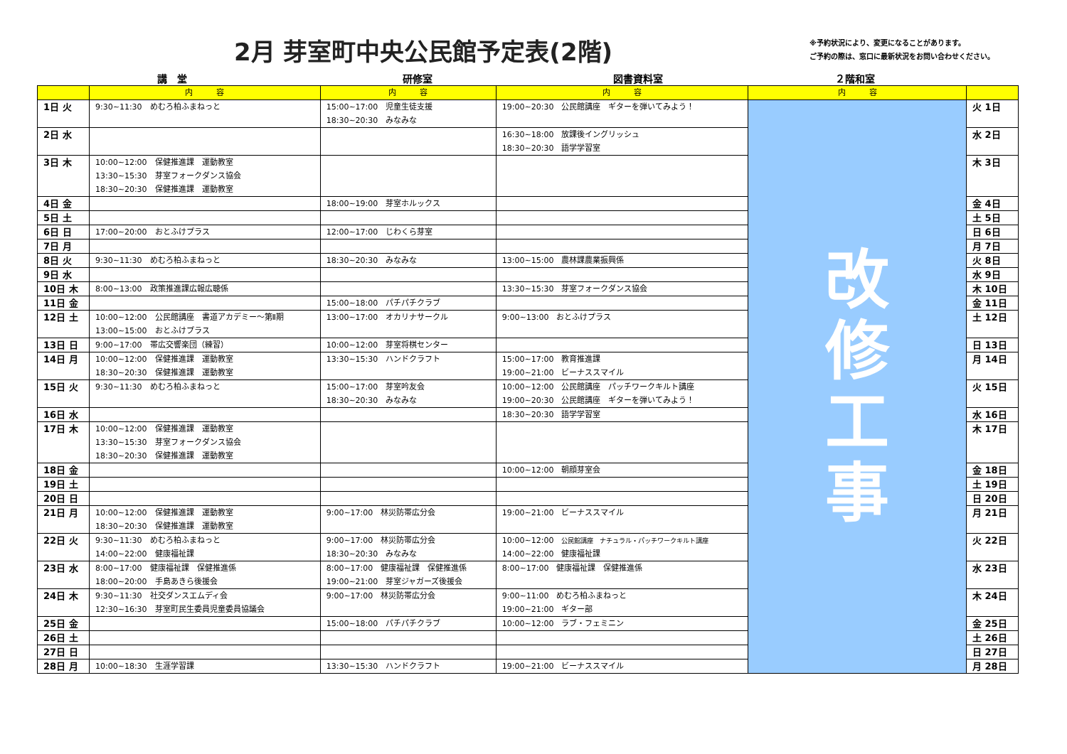2月 芽室町中央公民館予定表(2階)
※予約状況により、変更になることがあります。
ご予約の際は、窓口に最新状況をお問い合わせください。
講　堂 研修室 図書資料室 ２階和室
| | 内 容 | 内 容 | 内 容 | 内 容 | |
| --- | --- | --- | --- | --- | --- |
| 1日 火 | 9:30~11:30 めむろ柏ふまねっと | 15:00~17:00 児童生徒支援 18:30~20:30 みなみな | 19:00~20:30 公民館講座 ギターを弾いてみよう！ | 改 修 工 事 | 火 1日 |
| 2日 水 | | | 16:30~18:00 放課後イングリッシュ 18:30~20:30 語学学習室 | | 水 2日 |
| 3日 木 | 10:00~12:00 保健推進課 運動教室 13:30~15:30 芽室フォークダンス協会 18:30~20:30 保健推進課 運動教室 | | | | 木 3日 |
| 4日 金 | | 18:00~19:00 芽室ホルックス | | | 金 4日 |
| 5日 土 | | | | | 土 5日 |
| 6日 日 | 17:00~20:00 おとふけプラス | 12:00~17:00 じわくら芽室 | | | 日 6日 |
| 7日 月 | | | | | 月 7日 |
| 8日 火 | 9:30~11:30 めむろ柏ふまねっと | 18:30~20:30 みなみな | 13:00~15:00 農林課農業振興係 | | 火 8日 |
| 9日 水 | | | | | 水 9日 |
| 10日 木 | 8:00~13:00 政策推進課広報広聴係 | | 13:30~15:30 芽室フォークダンス協会 | | 木 10日 |
| 11日 金 | | 15:00~18:00 パチパチクラブ | | | 金 11日 |
| 12日 土 | 10:00~12:00 公民館講座 書道アカデミー～第Ⅱ期 13:00~15:00 おとふけプラス | 13:00~17:00 オカリナサークル | 9:00~13:00 おとふけプラス | | 土 12日 |
| 13日 日 | 9:00~17:00 帯広交響楽団（練習） | 10:00~12:00 芽室将棋センター | | | 日 13日 |
| 14日 月 | 10:00~12:00 保健推進課 運動教室 18:30~20:30 保健推進課 運動教室 | 13:30~15:30 ハンドクラフト | 15:00~17:00 教育推進課 19:00~21:00 ビーナススマイル | | 月 14日 |
| 15日 火 | 9:30~11:30 めむろ柏ふまねっと | 15:00~17:00 芽室吟友会 18:30~20:30 みなみな | 10:00~12:00 公民館講座 パッチワークキルト講座 19:00~20:30 公民館講座 ギターを弾いてみよう！ | | 火 15日 |
| 16日 水 | | | 18:30~20:30 語学学習室 | | 水 16日 |
| 17日 木 | 10:00~12:00 保健推進課 運動教室 13:30~15:30 芽室フォークダンス協会 18:30~20:30 保健推進課 運動教室 | | | | 木 17日 |
| 18日 金 | | | 10:00~12:00 朝顔芽室会 | | 金 18日 |
| 19日 土 | | | | | 土 19日 |
| 20日 日 | | | | | 日 20日 |
| 21日 月 | 10:00~12:00 保健推進課 運動教室 18:30~20:30 保健推進課 運動教室 | 9:00~17:00 林災防帯広分会 | 19:00~21:00 ビーナススマイル | | 月 21日 |
| 22日 火 | 9:30~11:30 めむろ柏ふまねっと 14:00~22:00 健康福祉課 | 9:00~17:00 林災防帯広分会 18:30~20:30 みなみな | 10:00~12:00 公民館講座 ナチュラル・パッチワークキルト講座 14:00~22:00 健康福祉課 | | 火 22日 |
| 23日 水 | 8:00~17:00 健康福祉課 保健推進係 18:00~20:00 手島あきら後援会 | 8:00~17:00 健康福祉課 保健推進係 19:00~21:00 芽室ジャガーズ後援会 | 8:00~17:00 健康福祉課 保健推進係 | | 水 23日 |
| 24日 木 | 9:30~11:30 社交ダンスエムディ会 12:30~16:30 芽室町民生委員児童委員協議会 | 9:00~17:00 林災防帯広分会 | 9:00~11:00 めむろ柏ふまねっと 19:00~21:00 ギター部 | | 木 24日 |
| 25日 金 | | 15:00~18:00 パチパチクラブ | 10:00~12:00 ラブ・フェミニン | | 金 25日 |
| 26日 土 | | | | | 土 26日 |
| 27日 日 | | | | | 日 27日 |
| 28日 月 | 10:00~18:30 生涯学習課 | 13:30~15:30 ハンドクラフト | 19:00~21:00 ビーナススマイル | | 月 28日 |